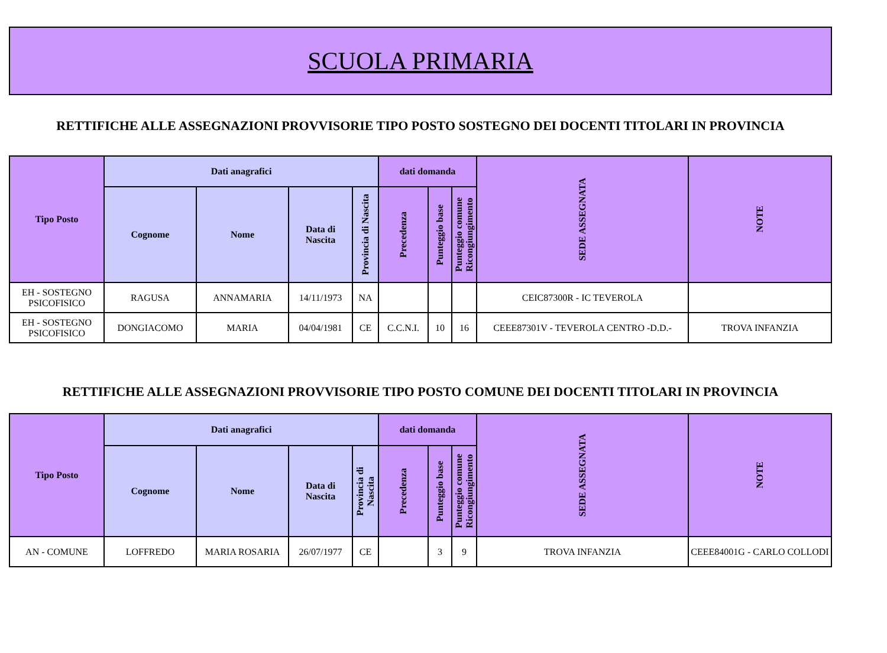SCUOLA PRIMARIA
RETTIFICHE ALLE ASSEGNAZIONI PROVVISORIE TIPO POSTO SOSTEGNO DEI DOCENTI TITOLARI IN PROVINCIA
| Tipo Posto | Dati anagrafici | | | | dati domanda | | | SEDE ASSEGNATA | NOTE |
| --- | --- | --- | --- | --- | --- | --- | --- | --- | --- |
| | Cognome | Nome | Data di Nascita | Provincia di Nascita | Precedenza | Punteggio base | Punteggio comune Ricongiungimento | | |
| EH - SOSTEGNO PSICOFISICO | RAGUSA | ANNAMARIA | 14/11/1973 | NA | | | | CEIC87300R - IC TEVEROLA | |
| EH - SOSTEGNO PSICOFISICO | DONGIACOMO | MARIA | 04/04/1981 | CE | C.C.N.I. | 10 | 16 | CEEE87301V - TEVEROLA CENTRO -D.D.- | TROVA INFANZIA |
RETTIFICHE ALLE ASSEGNAZIONI PROVVISORIE TIPO POSTO COMUNE DEI DOCENTI TITOLARI IN PROVINCIA
| Tipo Posto | Dati anagrafici | | | | dati domanda | | | SEDE ASSEGNATA | NOTE |
| --- | --- | --- | --- | --- | --- | --- | --- | --- | --- |
| | Cognome | Nome | Data di Nascita | Provincia di Nascita | Precedenza | Punteggio base | Punteggio comune Ricongiungimento | | |
| AN - COMUNE | LOFFREDO | MARIA ROSARIA | 26/07/1977 | CE | | 3 | 9 | TROVA INFANZIA | CEEE84001G - CARLO COLLODI |